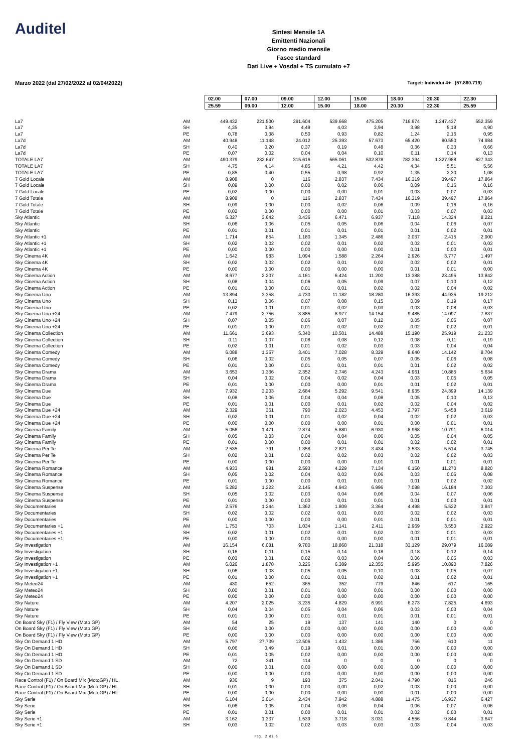Auditel
Sintesi Mensile 1A
Emittenti Nazionali
Giorno medio mensile
Fasce standard
Dati Live + Vosdal + TS cumulato +7
Marzo 2022 (dal 27/02/2022 al 02/04/2022) Target: Individui 4+ (57.860.719)
| | | 02.00 | 07.00 | 09.00 | 12.00 | 15.00 | 18.00 | 20.30 | 22.30 |
| | | 25.59 | 09.00 | 12.00 | 15.00 | 18.00 | 20.30 | 22.30 | 25.59 |
| La7 | AM | 449.432 | 221.500 | 291.604 | 539.668 | 475.205 | 716.974 | 1.247.437 | 552.359 |
| La7 | SH | 4,35 | 3,94 | 4,49 | 4,03 | 3,94 | 3,98 | 5,18 | 4,90 |
| La7 | PE | 0,78 | 0,38 | 0,50 | 0,93 | 0,82 | 1,24 | 2,16 | 0,95 |
| La7d | AM | 40.948 | 11.148 | 24.012 | 25.393 | 57.673 | 65.420 | 80.550 | 74.984 |
| La7d | SH | 0,40 | 0,20 | 0,37 | 0,19 | 0,48 | 0,36 | 0,33 | 0,66 |
| La7d | PE | 0,07 | 0,02 | 0,04 | 0,04 | 0,10 | 0,11 | 0,14 | 0,13 |
| TOTALE LA7 | AM | 490.379 | 232.647 | 315.616 | 565.061 | 532.878 | 782.394 | 1.327.988 | 627.343 |
| TOTALE LA7 | SH | 4,75 | 4,14 | 4,85 | 4,21 | 4,42 | 4,34 | 5,51 | 5,56 |
| TOTALE LA7 | PE | 0,85 | 0,40 | 0,55 | 0,98 | 0,92 | 1,35 | 2,30 | 1,08 |
| 7 Gold Locale | AM | 8.908 | 0 | 116 | 2.837 | 7.434 | 16.319 | 39.497 | 17.864 |
| 7 Gold Locale | SH | 0,09 | 0,00 | 0,00 | 0,02 | 0,06 | 0,09 | 0,16 | 0,16 |
| 7 Gold Locale | PE | 0,02 | 0,00 | 0,00 | 0,00 | 0,01 | 0,03 | 0,07 | 0,03 |
| 7 Gold Totale | AM | 8.908 | 0 | 116 | 2.837 | 7.434 | 16.319 | 39.497 | 17.864 |
| 7 Gold Totale | SH | 0,09 | 0,00 | 0,00 | 0,02 | 0,06 | 0,09 | 0,16 | 0,16 |
| 7 Gold Totale | PE | 0,02 | 0,00 | 0,00 | 0,00 | 0,01 | 0,03 | 0,07 | 0,03 |
| Sky Atlantic | AM | 6.327 | 3.642 | 3.436 | 6.471 | 6.937 | 7.118 | 14.324 | 8.221 |
| Sky Atlantic | SH | 0,06 | 0,06 | 0,05 | 0,05 | 0,06 | 0,04 | 0,06 | 0,07 |
| Sky Atlantic | PE | 0,01 | 0,01 | 0,01 | 0,01 | 0,01 | 0,01 | 0,02 | 0,01 |
| Sky Atlantic +1 | AM | 1.714 | 854 | 1.180 | 1.345 | 2.486 | 3.037 | 2.415 | 2.900 |
| Sky Atlantic +1 | SH | 0,02 | 0,02 | 0,02 | 0,01 | 0,02 | 0,02 | 0,01 | 0,03 |
| Sky Atlantic +1 | PE | 0,00 | 0,00 | 0,00 | 0,00 | 0,00 | 0,01 | 0,00 | 0,01 |
| Sky Cinema 4K | AM | 1.642 | 983 | 1.094 | 1.588 | 2.264 | 2.926 | 3.777 | 1.497 |
| Sky Cinema 4K | SH | 0,02 | 0,02 | 0,02 | 0,01 | 0,02 | 0,02 | 0,02 | 0,01 |
| Sky Cinema 4K | PE | 0,00 | 0,00 | 0,00 | 0,00 | 0,00 | 0,01 | 0,01 | 0,00 |
| Sky Cinema Action | AM | 8.677 | 2.207 | 4.161 | 6.424 | 11.200 | 13.388 | 23.495 | 13.842 |
| Sky Cinema Action | SH | 0,08 | 0,04 | 0,06 | 0,05 | 0,09 | 0,07 | 0,10 | 0,12 |
| Sky Cinema Action | PE | 0,01 | 0,00 | 0,01 | 0,01 | 0,02 | 0,02 | 0,04 | 0,02 |
| Sky Cinema Uno | AM | 13.894 | 3.358 | 4.730 | 11.182 | 18.280 | 16.393 | 44.935 | 19.212 |
| Sky Cinema Uno | SH | 0,13 | 0,06 | 0,07 | 0,08 | 0,15 | 0,09 | 0,19 | 0,17 |
| Sky Cinema Uno | PE | 0,02 | 0,01 | 0,01 | 0,02 | 0,03 | 0,03 | 0,08 | 0,03 |
| Sky Cinema Uno +24 | AM | 7.479 | 2.756 | 3.885 | 8.977 | 14.154 | 9.485 | 14.097 | 7.837 |
| Sky Cinema Uno +24 | SH | 0,07 | 0,05 | 0,06 | 0,07 | 0,12 | 0,05 | 0,06 | 0,07 |
| Sky Cinema Uno +24 | PE | 0,01 | 0,00 | 0,01 | 0,02 | 0,02 | 0,02 | 0,02 | 0,01 |
| Sky Cinema Collection | AM | 11.661 | 3.693 | 5.340 | 10.501 | 14.488 | 15.190 | 25.919 | 21.233 |
| Sky Cinema Collection | SH | 0,11 | 0,07 | 0,08 | 0,08 | 0,12 | 0,08 | 0,11 | 0,19 |
| Sky Cinema Collection | PE | 0,02 | 0,01 | 0,01 | 0,02 | 0,03 | 0,03 | 0,04 | 0,04 |
| Sky Cinema Comedy | AM | 6.088 | 1.357 | 3.401 | 7.028 | 8.329 | 8.640 | 14.142 | 8.704 |
| Sky Cinema Comedy | SH | 0,06 | 0,02 | 0,05 | 0,05 | 0,07 | 0,05 | 0,06 | 0,08 |
| Sky Cinema Comedy | PE | 0,01 | 0,00 | 0,01 | 0,01 | 0,01 | 0,01 | 0,02 | 0,02 |
| Sky Cinema Drama | AM | 3.653 | 1.336 | 2.352 | 2.746 | 4.243 | 4.961 | 10.885 | 5.634 |
| Sky Cinema Drama | SH | 0,04 | 0,02 | 0,04 | 0,02 | 0,04 | 0,03 | 0,05 | 0,05 |
| Sky Cinema Drama | PE | 0,01 | 0,00 | 0,00 | 0,00 | 0,01 | 0,01 | 0,02 | 0,01 |
| Sky Cinema Due | AM | 7.932 | 3.203 | 2.684 | 5.292 | 9.541 | 8.935 | 24.399 | 14.139 |
| Sky Cinema Due | SH | 0,08 | 0,06 | 0,04 | 0,04 | 0,08 | 0,05 | 0,10 | 0,13 |
| Sky Cinema Due | PE | 0,01 | 0,01 | 0,00 | 0,01 | 0,02 | 0,02 | 0,04 | 0,02 |
| Sky Cinema Due +24 | AM | 2.329 | 361 | 790 | 2.023 | 4.453 | 2.797 | 5.458 | 3.619 |
| Sky Cinema Due +24 | SH | 0,02 | 0,01 | 0,01 | 0,02 | 0,04 | 0,02 | 0,02 | 0,03 |
| Sky Cinema Due +24 | PE | 0,00 | 0,00 | 0,00 | 0,00 | 0,01 | 0,00 | 0,01 | 0,01 |
| Sky Cinema Family | AM | 5.056 | 1.471 | 2.874 | 5.880 | 6.930 | 8.968 | 10.791 | 6.014 |
| Sky Cinema Family | SH | 0,05 | 0,03 | 0,04 | 0,04 | 0,06 | 0,05 | 0,04 | 0,05 |
| Sky Cinema Family | PE | 0,01 | 0,00 | 0,00 | 0,01 | 0,01 | 0,02 | 0,02 | 0,01 |
| Sky Cinema Per Te | AM | 2.535 | 791 | 1.358 | 2.821 | 3.434 | 3.533 | 5.514 | 3.745 |
| Sky Cinema Per Te | SH | 0,02 | 0,01 | 0,02 | 0,02 | 0,03 | 0,02 | 0,02 | 0,03 |
| Sky Cinema Per Te | PE | 0,00 | 0,00 | 0,00 | 0,00 | 0,01 | 0,01 | 0,01 | 0,01 |
| Sky Cinema Romance | AM | 4.933 | 981 | 2.593 | 4.229 | 7.134 | 6.150 | 11.270 | 8.820 |
| Sky Cinema Romance | SH | 0,05 | 0,02 | 0,04 | 0,03 | 0,06 | 0,03 | 0,05 | 0,08 |
| Sky Cinema Romance | PE | 0,01 | 0,00 | 0,00 | 0,01 | 0,01 | 0,01 | 0,02 | 0,02 |
| Sky Cinema Suspense | AM | 5.282 | 1.222 | 2.145 | 4.943 | 6.996 | 7.088 | 16.184 | 7.303 |
| Sky Cinema Suspense | SH | 0,05 | 0,02 | 0,03 | 0,04 | 0,06 | 0,04 | 0,07 | 0,06 |
| Sky Cinema Suspense | PE | 0,01 | 0,00 | 0,00 | 0,01 | 0,01 | 0,01 | 0,03 | 0,01 |
| Sky Documentaries | AM | 2.576 | 1.244 | 1.362 | 1.809 | 3.364 | 4.498 | 5.522 | 3.847 |
| Sky Documentaries | SH | 0,02 | 0,02 | 0,02 | 0,01 | 0,03 | 0,02 | 0,02 | 0,03 |
| Sky Documentaries | PE | 0,00 | 0,00 | 0,00 | 0,00 | 0,01 | 0,01 | 0,01 | 0,01 |
| Sky Documentaries +1 | AM | 1.753 | 703 | 1.034 | 1.141 | 2.411 | 2.969 | 3.550 | 2.922 |
| Sky Documentaries +1 | SH | 0,02 | 0,01 | 0,02 | 0,01 | 0,02 | 0,02 | 0,01 | 0,03 |
| Sky Documentaries +1 | PE | 0,00 | 0,00 | 0,00 | 0,00 | 0,00 | 0,01 | 0,01 | 0,01 |
| Sky Investigation | AM | 16.154 | 6.081 | 9.780 | 18.868 | 21.318 | 33.129 | 29.079 | 16.089 |
| Sky Investigation | SH | 0,16 | 0,11 | 0,15 | 0,14 | 0,18 | 0,18 | 0,12 | 0,14 |
| Sky Investigation | PE | 0,03 | 0,01 | 0,02 | 0,03 | 0,04 | 0,06 | 0,05 | 0,03 |
| Sky Investigation +1 | AM | 6.026 | 1.878 | 3.226 | 6.389 | 12.355 | 5.995 | 10.890 | 7.826 |
| Sky Investigation +1 | SH | 0,06 | 0,03 | 0,05 | 0,05 | 0,10 | 0,03 | 0,05 | 0,07 |
| Sky Investigation +1 | PE | 0,01 | 0,00 | 0,01 | 0,01 | 0,02 | 0,01 | 0,02 | 0,01 |
| Sky Meteo24 | AM | 430 | 652 | 365 | 352 | 779 | 846 | 617 | 165 |
| Sky Meteo24 | SH | 0,00 | 0,01 | 0,01 | 0,00 | 0,01 | 0,00 | 0,00 | 0,00 |
| Sky Meteo24 | PE | 0,00 | 0,00 | 0,00 | 0,00 | 0,00 | 0,00 | 0,00 | 0,00 |
| Sky Nature | AM | 4.207 | 2.025 | 3.235 | 4.829 | 6.991 | 6.273 | 7.825 | 4.693 |
| Sky Nature | SH | 0,04 | 0,04 | 0,05 | 0,04 | 0,06 | 0,03 | 0,03 | 0,04 |
| Sky Nature | PE | 0,01 | 0,00 | 0,01 | 0,01 | 0,01 | 0,01 | 0,01 | 0,01 |
| On Board Sky (F1) / Fly View (Moto GP) | AM | 54 | 25 | 19 | 137 | 141 | 140 | 0 | 0 |
| On Board Sky (F1) / Fly View (Moto GP) | SH | 0,00 | 0,00 | 0,00 | 0,00 | 0,00 | 0,00 | 0,00 | 0,00 |
| On Board Sky (F1) / Fly View (Moto GP) | PE | 0,00 | 0,00 | 0,00 | 0,00 | 0,00 | 0,00 | 0,00 | 0,00 |
| Sky On Demand 1 HD | AM | 5.797 | 27.739 | 12.506 | 1.432 | 1.386 | 756 | 610 | 11 |
| Sky On Demand 1 HD | SH | 0,06 | 0,49 | 0,19 | 0,01 | 0,01 | 0,00 | 0,00 | 0,00 |
| Sky On Demand 1 HD | PE | 0,01 | 0,05 | 0,02 | 0,00 | 0,00 | 0,00 | 0,00 | 0,00 |
| Sky On Demand 1 SD | AM | 72 | 341 | 114 | 0 | 0 | 0 | 0 | 0 |
| Sky On Demand 1 SD | SH | 0,00 | 0,01 | 0,00 | 0,00 | 0,00 | 0,00 | 0,00 | 0,00 |
| Sky On Demand 1 SD | PE | 0,00 | 0,00 | 0,00 | 0,00 | 0,00 | 0,00 | 0,00 | 0,00 |
| Race Control (F1) / On Board Mix (MotoGP) / HL | AM | 936 | 9 | 193 | 375 | 2.041 | 4.790 | 816 | 246 |
| Race Control (F1) / On Board Mix (MotoGP) / HL | SH | 0,01 | 0,00 | 0,00 | 0,00 | 0,02 | 0,03 | 0,00 | 0,00 |
| Race Control (F1) / On Board Mix (MotoGP) / HL | PE | 0,00 | 0,00 | 0,00 | 0,00 | 0,00 | 0,01 | 0,00 | 0,00 |
| Sky Serie | AM | 6.104 | 3.014 | 2.434 | 7.942 | 4.888 | 11.475 | 16.937 | 6.427 |
| Sky Serie | SH | 0,06 | 0,05 | 0,04 | 0,06 | 0,04 | 0,06 | 0,07 | 0,06 |
| Sky Serie | PE | 0,01 | 0,01 | 0,00 | 0,01 | 0,01 | 0,02 | 0,03 | 0,01 |
| Sky Serie +1 | AM | 3.162 | 1.337 | 1.539 | 3.718 | 3.031 | 4.556 | 9.844 | 3.647 |
| Sky Serie +1 | SH | 0,03 | 0,02 | 0,02 | 0,03 | 0,03 | 0,03 | 0,04 | 0,03 |
Pag. 2 di 6